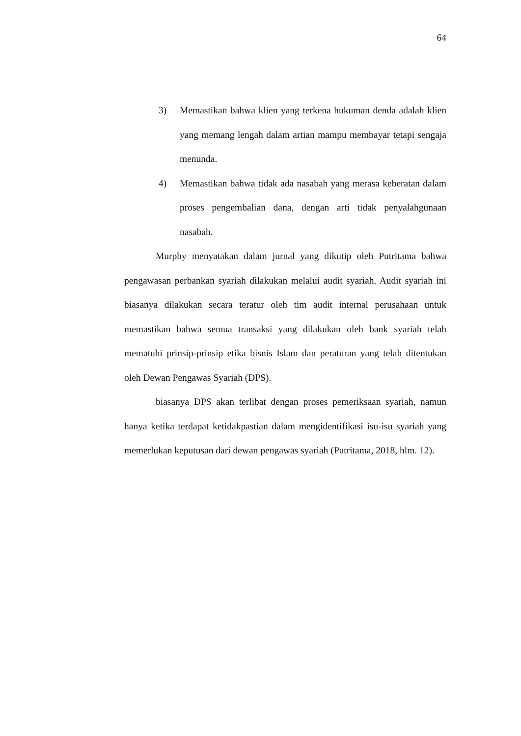64
3) Memastikan bahwa klien yang terkena hukuman denda adalah klien yang memang lengah dalam artian mampu membayar tetapi sengaja menunda.
4) Memastikan bahwa tidak ada nasabah yang merasa keberatan dalam proses pengembalian dana, dengan arti tidak penyalahgunaan nasabah.
Murphy menyatakan dalam jurnal yang dikutip oleh Putritama bahwa pengawasan perbankan syariah dilakukan melalui audit syariah. Audit syariah ini biasanya dilakukan secara teratur oleh tim audit internal perusahaan untuk memastikan bahwa semua transaksi yang dilakukan oleh bank syariah telah mematuhi prinsip-prinsip etika bisnis Islam dan peraturan yang telah ditentukan oleh Dewan Pengawas Syariah (DPS).
biasanya DPS akan terlibat dengan proses pemeriksaan syariah, namun hanya ketika terdapat ketidakpastian dalam mengidentifikasi isu-isu syariah yang memerlukan keputusan dari dewan pengawas syariah (Putritama, 2018, hlm. 12).